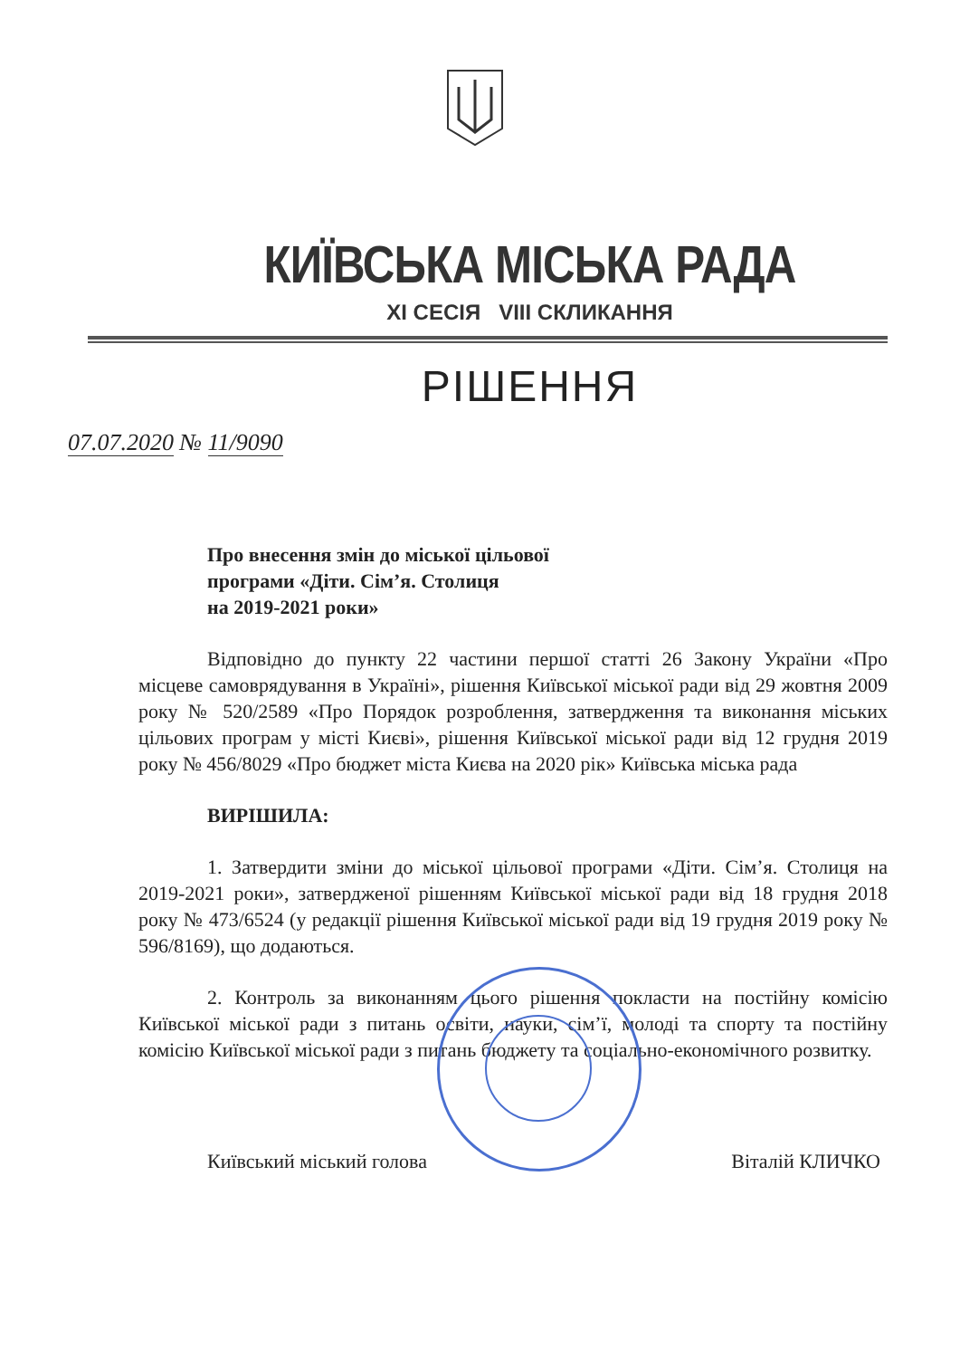КИЇВСЬКА МІСЬКА РАДА
XI СЕСІЯ VIII СКЛИКАННЯ
РІШЕННЯ
07.07.2020 № 11/9090
Про внесення змін до міської цільової
програми «Діти. Сім’я. Столиця
на 2019-2021 роки»
Відповідно до пункту 22 частини першої статті 26 Закону України «Про місцеве самоврядування в Україні», рішення Київської міської ради від 29 жовтня 2009 року № 520/2589 «Про Порядок розроблення, затвердження та виконання міських цільових програм у місті Києві», рішення Київської міської ради від 12 грудня 2019 року № 456/8029 «Про бюджет міста Києва на 2020 рік» Київська міська рада
ВИРІШИЛА:
1. Затвердити зміни до міської цільової програми «Діти. Сім’я. Столиця на 2019-2021 роки», затвердженої рішенням Київської міської ради від 18 грудня 2018 року № 473/6524 (у редакції рішення Київської міської ради від 19 грудня 2019 року № 596/8169), що додаються.
2. Контроль за виконанням цього рішення покласти на постійну комісію Київської міської ради з питань освіти, науки, сім’ї, молоді та спорту та постійну комісію Київської міської ради з питань бюджету та соціально-економічного розвитку.
Київський міський голова Віталій КЛИЧКО